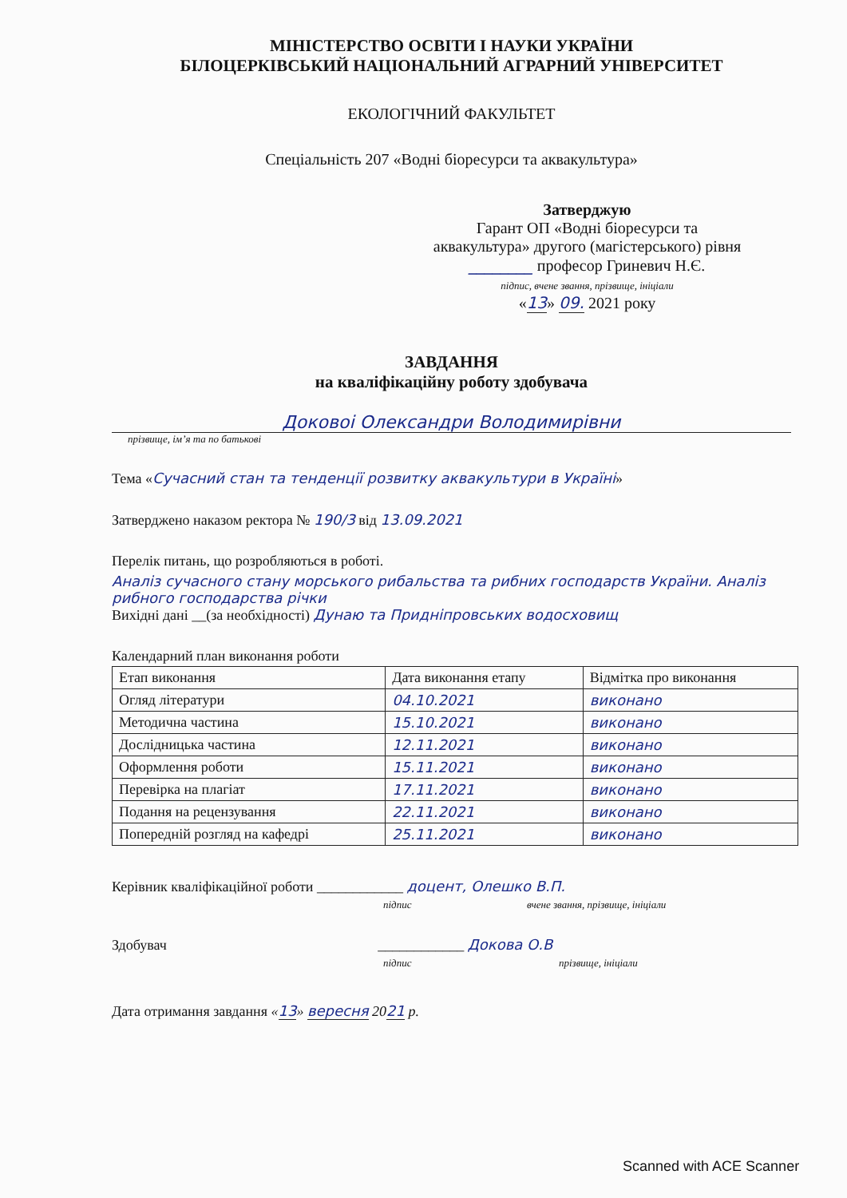МІНІСТЕРСТВО ОСВІТИ І НАУКИ УКРАЇНИ
БІЛОЦЕРКІВСЬКИЙ НАЦІОНАЛЬНИЙ АГРАРНИЙ УНІВЕРСИТЕТ
ЕКОЛОГІЧНИЙ ФАКУЛЬТЕТ
Спеціальність 207 «Водні біоресурси та аквакультура»
Затверджую
Гарант ОП «Водні біоресурси та
аквакультура» другого (магістерського) рівня
________ професор Гриневич Н.Є.
підпис, вчене звання, прізвище, ініціали
«13» 09. 2021 року
ЗАВДАННЯ
на кваліфікаційну роботу здобувача
Доковоі Олександри Володимирівни
прізвище, ім’я та по батькові
Тема «Сучасний стан та тенденції розвитку аквакультури в Україні»
Затверджено наказом ректора № 190/3 від 13.09.2021
Перелік питань, що розробляються в роботі.
Аналіз сучасного стану морського рибальства та рибних господарств України. Аналіз рибного господарства річки
Вихідні дані __(за необхідності) Дунаю та Придніпровських водосховищ
Календарний план виконання роботи
| Етап виконання | Дата виконання етапу | Відмітка про виконання |
| Огляд літератури | 04.10.2021 | виконано |
| Методична частина | 15.10.2021 | виконано |
| Дослідницька частина | 12.11.2021 | виконано |
| Оформлення роботи | 15.11.2021 | виконано |
| Перевірка на плагіат | 17.11.2021 | виконано |
| Подання на рецензування | 22.11.2021 | виконано |
| Попередній розгляд на кафедрі | 25.11.2021 | виконано |
Керівник кваліфікаційної роботи ____________ доцент, Олешко В.П.
підпис вчене звання, прізвище, ініціали
Здобувач ____________ Докова О.В
підпис прізвище, ініціали
Дата отримання завдання «13» вересня 2021 р.
Scanned with ACE Scanner